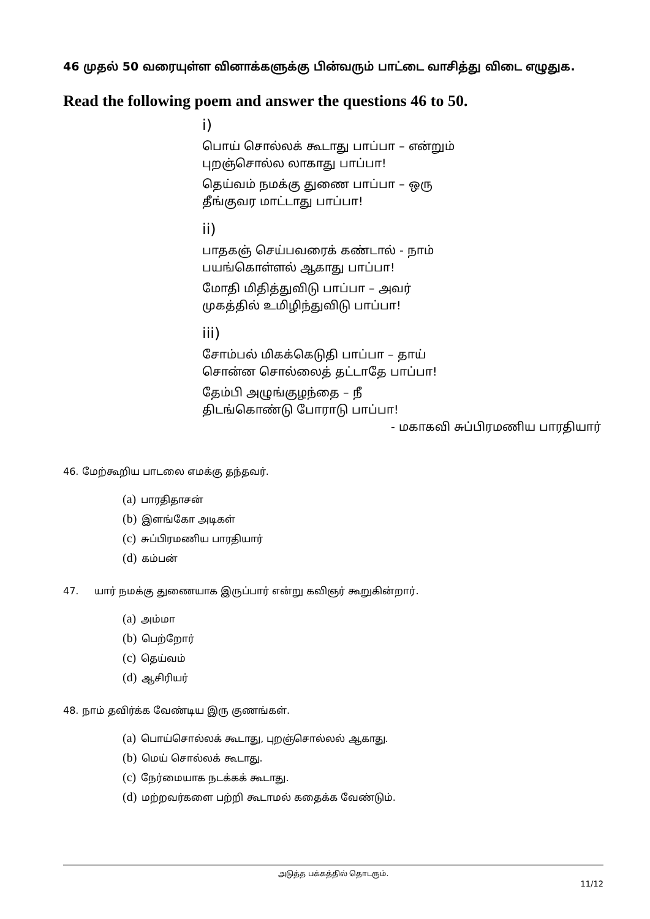46 முதல் 50 வரையுள்ள வினாக்களுக்கு பின்வரும் பாட்டை வாசித்து விடை எழுதுக.
Read the following poem and answer the questions 46 to 50.
i)
பொய் சொல்லக் கூடாது பாப்பா – என்றும்
புறஞ்சொல்ல லாகாது பாப்பா!
தெய்வம் நமக்கு துணை பாப்பா – ஒரு
தீங்குவர மாட்டாது பாப்பா!
ii)
பாதகஞ் செய்பவரைக் கண்டால் - நாம்
பயங்கொள்ளல் ஆகாது பாப்பா!
மோதி மிதித்துவிடு பாப்பா – அவர்
முகத்தில் உமிழிந்துவிடு பாப்பா!
iii)
சோம்பல் மிகக்கெடுதி பாப்பா – தாய்
சொன்ன சொல்லைத் தட்டாதே பாப்பா!
தேம்பி அழுங்குழந்தை – நீ
திடங்கொண்டு போராடு பாப்பா!
- மகாகவி சுப்பிரமணிய பாரதியார்
46. மேற்கூறிய பாடலை எமக்கு தந்தவர்.
(a) பாரதிதாசன்
(b) இளங்கோ அடிகள்
(c) சுப்பிரமணிய பாரதியார்
(d) கம்பன்
47. யார் நமக்கு துணையாக இருப்பார் என்று கவிஞர் கூறுகின்றார்.
(a) அம்மா
(b) பெற்றோர்
(c) தெய்வம்
(d) ஆசிரியர்
48. நாம் தவிர்க்க வேண்டிய இரு குணங்கள்.
(a) பொய்சொல்லக் கூடாது, புறஞ்சொல்லல் ஆகாது.
(b) மெய் சொல்லக் கூடாது.
(c) நேர்மையாக நடக்கக் கூடாது.
(d) மற்றவர்களை பற்றி கூடாமல் கதைக்க வேண்டும்.
அடுத்த பக்கத்தில் தொடரும்.
11/12